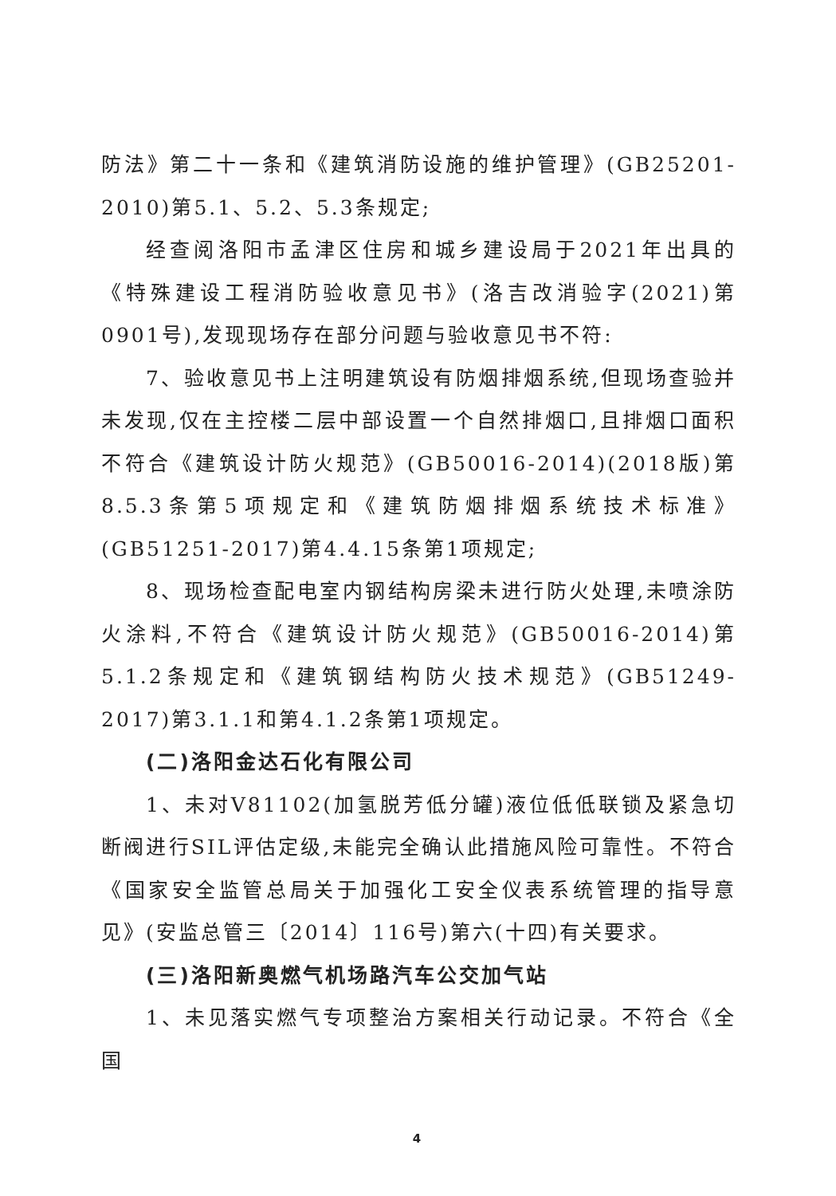防法》第二十一条和《建筑消防设施的维护管理》(GB25201-2010)第5.1、5.2、5.3条规定;
经查阅洛阳市孟津区住房和城乡建设局于2021年出具的《特殊建设工程消防验收意见书》(洛吉改消验字(2021)第0901号),发现现场存在部分问题与验收意见书不符:
7、验收意见书上注明建筑设有防烟排烟系统,但现场查验并未发现,仅在主控楼二层中部设置一个自然排烟口,且排烟口面积不符合《建筑设计防火规范》(GB50016-2014)(2018版)第8.5.3条第5项规定和《建筑防烟排烟系统技术标准》(GB51251-2017)第4.4.15条第1项规定;
8、现场检查配电室内钢结构房梁未进行防火处理,未喷涂防火涂料,不符合《建筑设计防火规范》(GB50016-2014)第5.1.2条规定和《建筑钢结构防火技术规范》(GB51249-2017)第3.1.1和第4.1.2条第1项规定。
(二)洛阳金达石化有限公司
1、未对V81102(加氢脱芳低分罐)液位低低联锁及紧急切断阀进行SIL评估定级,未能完全确认此措施风险可靠性。不符合《国家安全监管总局关于加强化工安全仪表系统管理的指导意见》(安监总管三〔2014〕116号)第六(十四)有关要求。
(三)洛阳新奥燃气机场路汽车公交加气站
1、未见落实燃气专项整治方案相关行动记录。不符合《全国
4